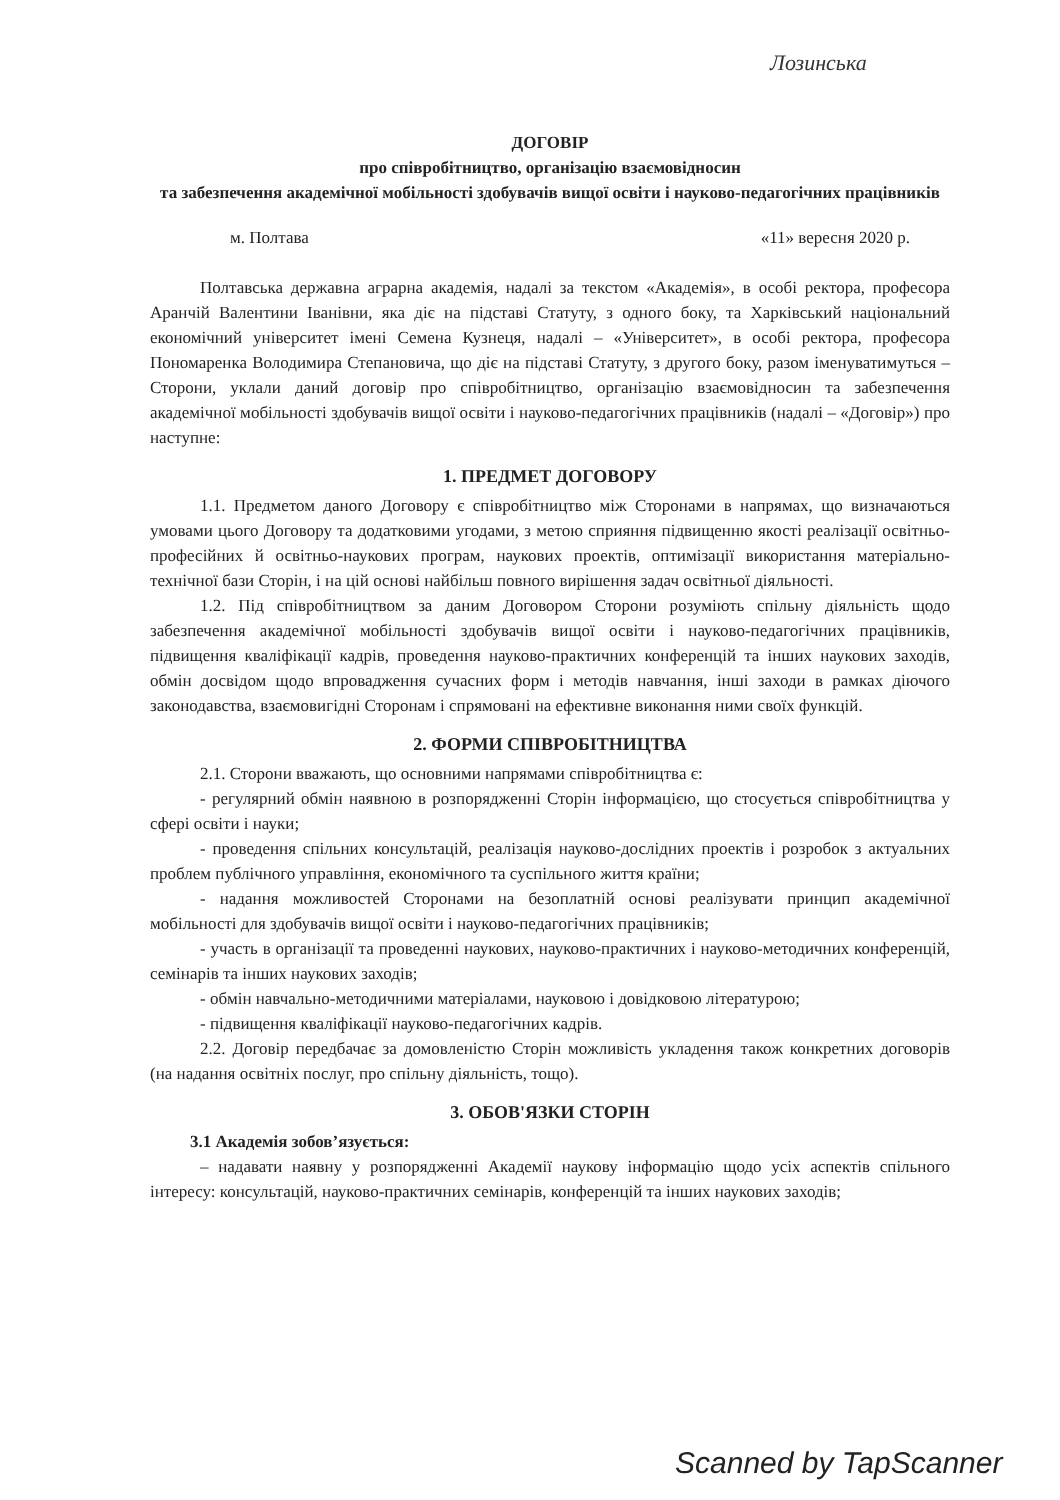Лозинська
ДОГОВІР
про співробітництво, організацію взаємовідносин
та забезпечення академічної мобільності здобувачів вищої освіти і науково-педагогічних працівників
м. Полтава «11» вересня 2020 р.
Полтавська державна аграрна академія, надалі за текстом «Академія», в особі ректора, професора Аранчій Валентини Іванівни, яка діє на підставі Статуту, з одного боку, та Харківський національний економічний університет імені Семена Кузнеця, надалі – «Університет», в особі ректора, професора Пономаренка Володимира Степановича, що діє на підставі Статуту, з другого боку, разом іменуватимуться – Сторони, уклали даний договір про співробітництво, організацію взаємовідносин та забезпечення академічної мобільності здобувачів вищої освіти і науково-педагогічних працівників (надалі – «Договір») про наступне:
1. ПРЕДМЕТ ДОГОВОРУ
1.1. Предметом даного Договору є співробітництво між Сторонами в напрямах, що визначаються умовами цього Договору та додатковими угодами, з метою сприяння підвищенню якості реалізації освітньо-професійних й освітньо-наукових програм, наукових проектів, оптимізації використання матеріально-технічної бази Сторін, і на цій основі найбільш повного вирішення задач освітньої діяльності.
1.2. Під співробітництвом за даним Договором Сторони розуміють спільну діяльність щодо забезпечення академічної мобільності здобувачів вищої освіти і науково-педагогічних працівників, підвищення кваліфікації кадрів, проведення науково-практичних конференцій та інших наукових заходів, обмін досвідом щодо впровадження сучасних форм і методів навчання, інші заходи в рамках діючого законодавства, взаємовигідні Сторонам і спрямовані на ефективне виконання ними своїх функцій.
2. ФОРМИ СПІВРОБІТНИЦТВА
2.1. Сторони вважають, що основними напрямами співробітництва є:
- регулярний обмін наявною в розпорядженні Сторін інформацією, що стосується співробітництва у сфері освіти і науки;
- проведення спільних консультацій, реалізація науково-дослідних проектів і розробок з актуальних проблем публічного управління, економічного та суспільного життя країни;
- надання можливостей Сторонами на безоплатній основі реалізувати принцип академічної мобільності для здобувачів вищої освіти і науково-педагогічних працівників;
- участь в організації та проведенні наукових, науково-практичних і науково-методичних конференцій, семінарів та інших наукових заходів;
- обмін навчально-методичними матеріалами, науковою і довідковою літературою;
- підвищення кваліфікації науково-педагогічних кадрів.
2.2. Договір передбачає за домовленістю Сторін можливість укладення також конкретних договорів (на надання освітніх послуг, про спільну діяльність, тощо).
3. ОБОВ'ЯЗКИ СТОРІН
3.1 Академія зобов’язується:
– надавати наявну у розпорядженні Академії наукову інформацію щодо усіх аспектів спільного інтересу: консультацій, науково-практичних семінарів, конференцій та інших наукових заходів;
Scanned by TapScanner